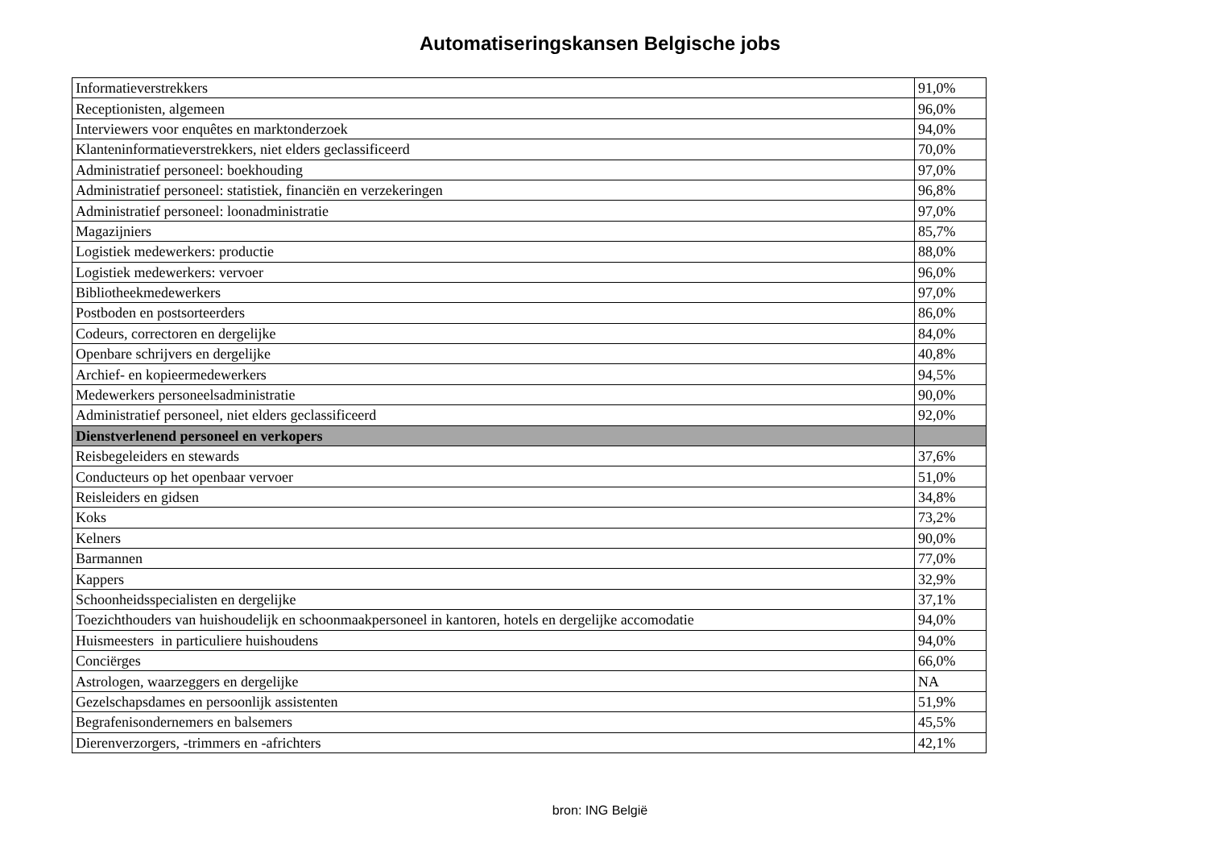Automatiseringskansen Belgische jobs
| Informatieverstrekkers | 91,0% |
| Receptionisten, algemeen | 96,0% |
| Interviewers voor enquêtes en marktonderzoek | 94,0% |
| Klanteninformatieverstrekkers, niet elders geclassificeerd | 70,0% |
| Administratief personeel: boekhouding | 97,0% |
| Administratief personeel: statistiek, financiën en verzekeringen | 96,8% |
| Administratief personeel: loonadministratie | 97,0% |
| Magazijniers | 85,7% |
| Logistiek medewerkers: productie | 88,0% |
| Logistiek medewerkers: vervoer | 96,0% |
| Bibliotheekmedewerkers | 97,0% |
| Postboden en postsorteerders | 86,0% |
| Codeurs, correctoren en dergelijke | 84,0% |
| Openbare schrijvers en dergelijke | 40,8% |
| Archief- en kopieermedewerkers | 94,5% |
| Medewerkers personeelsadministratie | 90,0% |
| Administratief personeel, niet elders geclassificeerd | 92,0% |
| Dienstverlenend personeel en verkopers | |
| Reisbegeleiders en stewards | 37,6% |
| Conducteurs op het openbaar vervoer | 51,0% |
| Reisleiders en gidsen | 34,8% |
| Koks | 73,2% |
| Kelners | 90,0% |
| Barmannen | 77,0% |
| Kappers | 32,9% |
| Schoonheidsspecialisten en dergelijke | 37,1% |
| Toezichthouders van huishoudelijk en schoonmaakpersoneel in kantoren, hotels en dergelijke accomodatie | 94,0% |
| Huismeesters in particuliere huishoudens | 94,0% |
| Conciërges | 66,0% |
| Astrologen, waarzeggers en dergelijke | NA |
| Gezelschapsdames en persoonlijk assistenten | 51,9% |
| Begrafenisondernemers en balsemers | 45,5% |
| Dierenverzorgers, -trimmers en -africhters | 42,1% |
bron: ING België